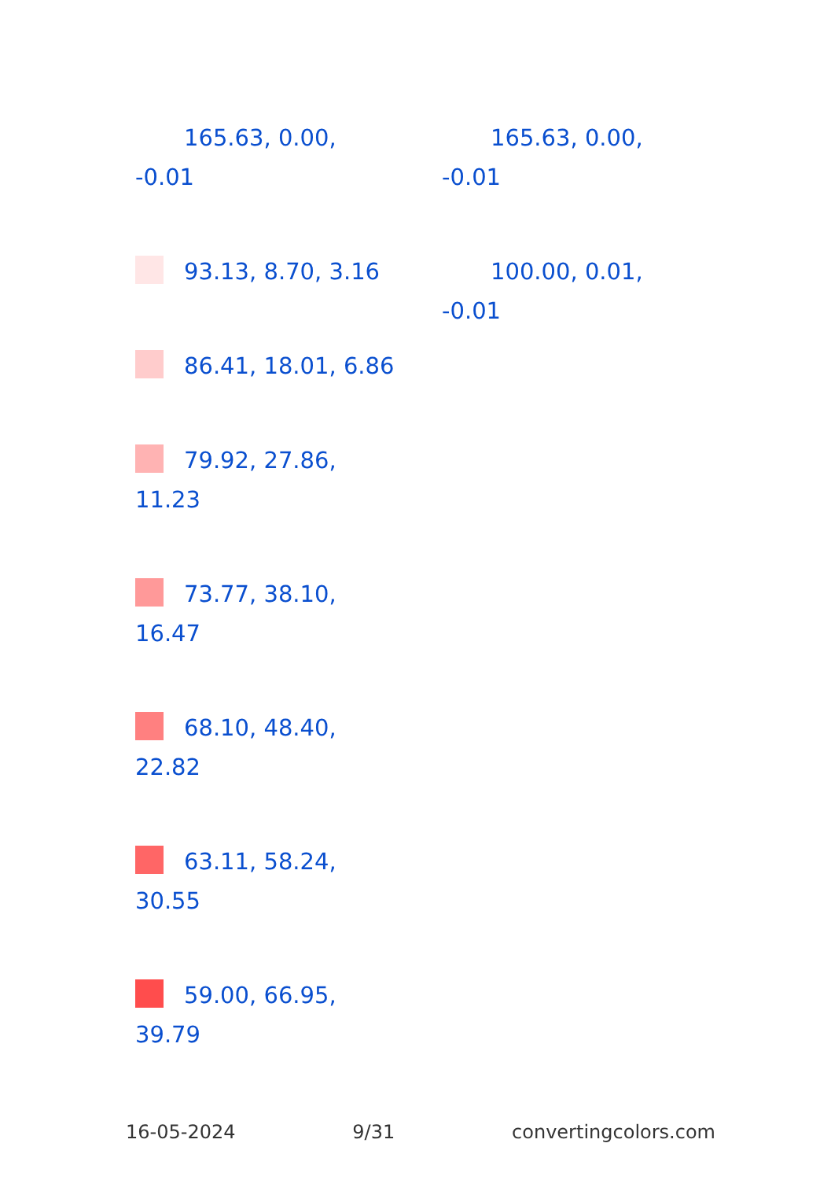165.63, 0.00, -0.01
93.13, 8.70, 3.16
86.41, 18.01, 6.86
79.92, 27.86, 11.23
73.77, 38.10, 16.47
68.10, 48.40, 22.82
63.11, 58.24, 30.55
59.00, 66.95, 39.79
165.63, 0.00, -0.01
100.00, 0.01, -0.01
16-05-2024 9/31 convertingcolors.com